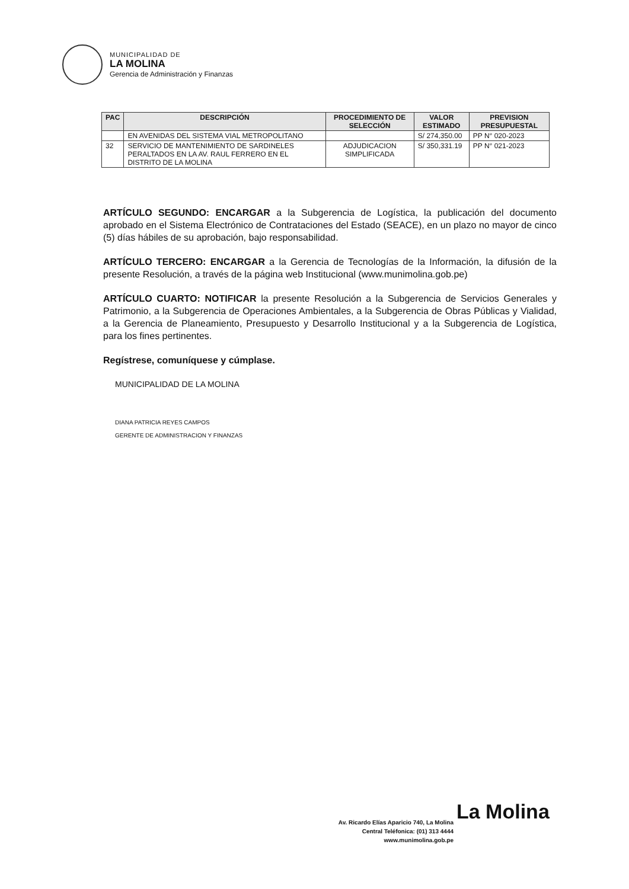MUNICIPALIDAD DE
LA MOLINA
Gerencia de Administración y Finanzas
| PAC | DESCRIPCIÓN | PROCEDIMIENTO DE SELECCIÓN | VALOR ESTIMADO | PREVISION PRESUPUESTAL |
| --- | --- | --- | --- | --- |
| | EN AVENIDAS DEL SISTEMA VIAL METROPOLITANO | | S/ 274,350.00 | PP N° 020-2023 |
| 32 | SERVICIO DE MANTENIMIENTO DE SARDINELES PERALTADOS EN LA AV. RAUL FERRERO EN EL DISTRITO DE LA MOLINA | ADJUDICACION SIMPLIFICADA | S/ 350,331.19 | PP N° 021-2023 |
ARTÍCULO SEGUNDO: ENCARGAR a la Subgerencia de Logística, la publicación del documento aprobado en el Sistema Electrónico de Contrataciones del Estado (SEACE), en un plazo no mayor de cinco (5) días hábiles de su aprobación, bajo responsabilidad.
ARTÍCULO TERCERO: ENCARGAR a la Gerencia de Tecnologías de la Información, la difusión de la presente Resolución, a través de la página web Institucional (www.munimolina.gob.pe)
ARTÍCULO CUARTO: NOTIFICAR la presente Resolución a la Subgerencia de Servicios Generales y Patrimonio, a la Subgerencia de Operaciones Ambientales, a la Subgerencia de Obras Públicas y Vialidad, a la Gerencia de Planeamiento, Presupuesto y Desarrollo Institucional y a la Subgerencia de Logística, para los fines pertinentes.
Regístrese, comuníquese y cúmplase.
MUNICIPALIDAD DE LA MOLINA
DIANA PATRICIA REYES CAMPOS
GERENTE DE ADMINISTRACION Y FINANZAS
La Molina
Av. Ricardo Elías Aparicio 740, La Molina
Central Teléfonica: (01) 313 4444
www.munimolina.gob.pe